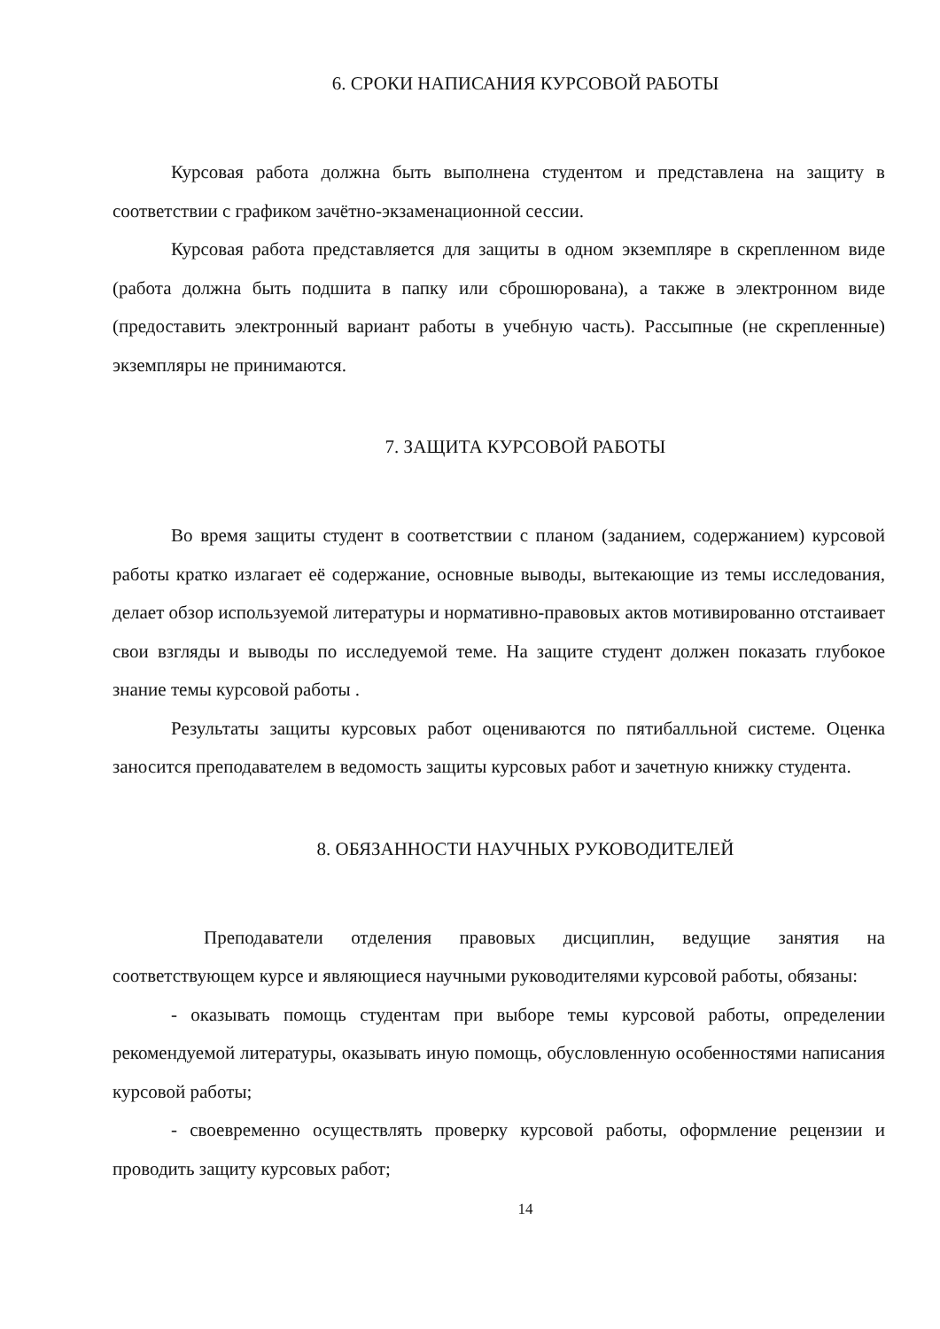6. СРОКИ НАПИСАНИЯ КУРСОВОЙ РАБОТЫ
Курсовая работа должна быть выполнена студентом и представлена на защиту в соответствии с графиком зачётно-экзаменационной сессии.
Курсовая работа представляется для защиты в одном экземпляре в скрепленном виде (работа должна быть подшита в папку или сброшюрована), а также в электронном виде (предоставить электронный вариант работы в учебную часть). Рассыпные (не скрепленные) экземпляры не принимаются.
7. ЗАЩИТА КУРСОВОЙ РАБОТЫ
Во время защиты студент в соответствии с планом (заданием, содержанием) курсовой работы кратко излагает её содержание, основные выводы, вытекающие из темы исследования, делает обзор используемой литературы и нормативно-правовых актов мотивированно отстаивает свои взгляды и выводы по исследуемой теме. На защите студент должен показать глубокое знание темы курсовой работы .
Результаты защиты курсовых работ оцениваются по пятибалльной системе. Оценка заносится преподавателем в ведомость защиты курсовых работ и зачетную книжку студента.
8. ОБЯЗАННОСТИ НАУЧНЫХ РУКОВОДИТЕЛЕЙ
Преподаватели отделения правовых дисциплин, ведущие занятия на соответствующем курсе и являющиеся научными руководителями курсовой работы, обязаны:
- оказывать помощь студентам при выборе темы курсовой работы, определении рекомендуемой литературы, оказывать иную помощь, обусловленную особенностями написания курсовой работы;
- своевременно осуществлять проверку курсовой работы, оформление рецензии и проводить защиту курсовых работ;
14